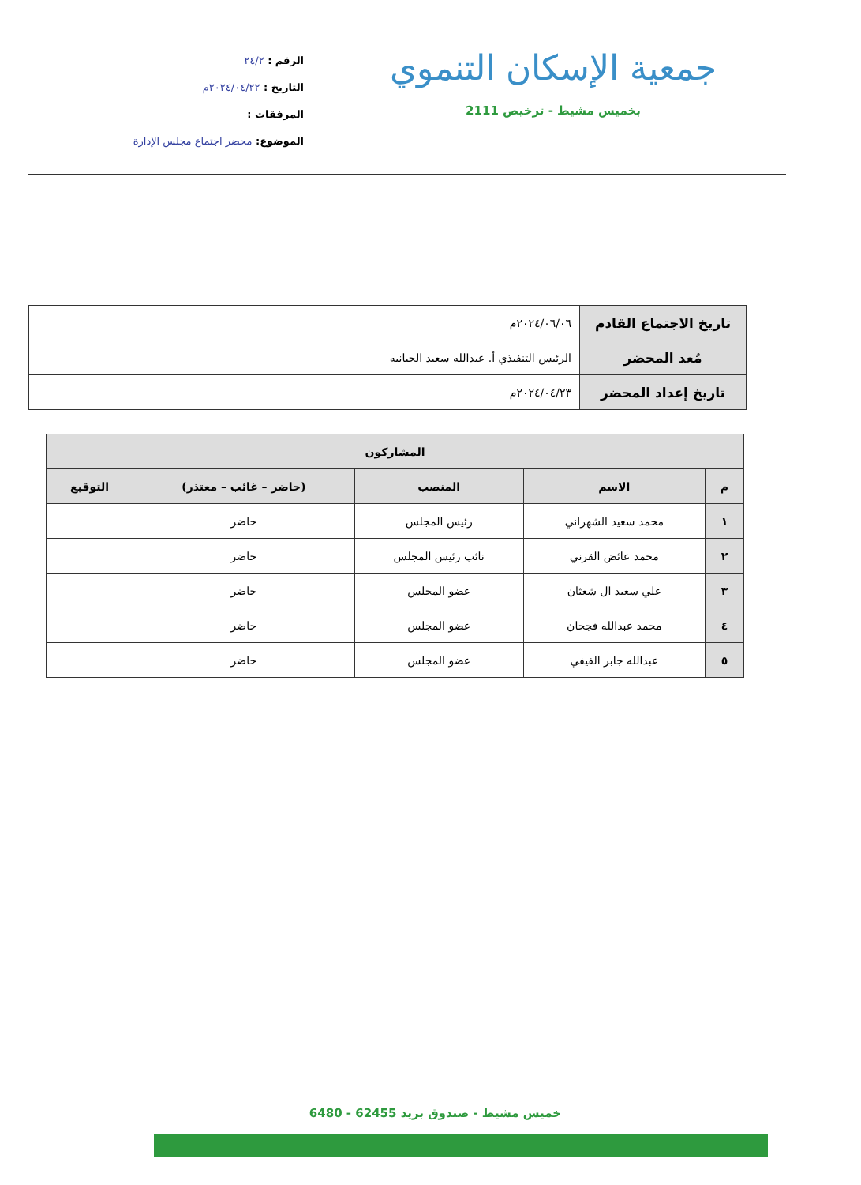جمعية الإسكان التنموي
بخميس مشيط - ترخيص 2111
الرقم : ٢٤/٢
التاريخ : ٢٠٢٤/٠٤/٢٢م
المرفقات : —
الموضوع: محضر اجتماع مجلس الإدارة
| تاريخ الاجتماع القادم | ٢٠٢٤/٠٦/٠٦م |
| مُعد المحضر | الرئيس التنفيذي أ. عبدالله سعيد الحبانيه |
| تاريخ إعداد المحضر | ٢٠٢٤/٠٤/٢٣م |
| المشاركون | | | | |
| --- | --- | --- | --- | --- |
| م | الاسم | المنصب | (حاضر – غائب – معتذر) | التوقيع |
| ١ | محمد سعيد الشهراني | رئيس المجلس | حاضر | |
| ٢ | محمد عائض القرني | نائب رئيس المجلس | حاضر | |
| ٣ | علي سعيد ال شعثان | عضو المجلس | حاضر | |
| ٤ | محمد عبدالله فجحان | عضو المجلس | حاضر | |
| ٥ | عبدالله جابر الفيفي | عضو المجلس | حاضر | |
خميس مشيط - صندوق بريد 62455 - 6480